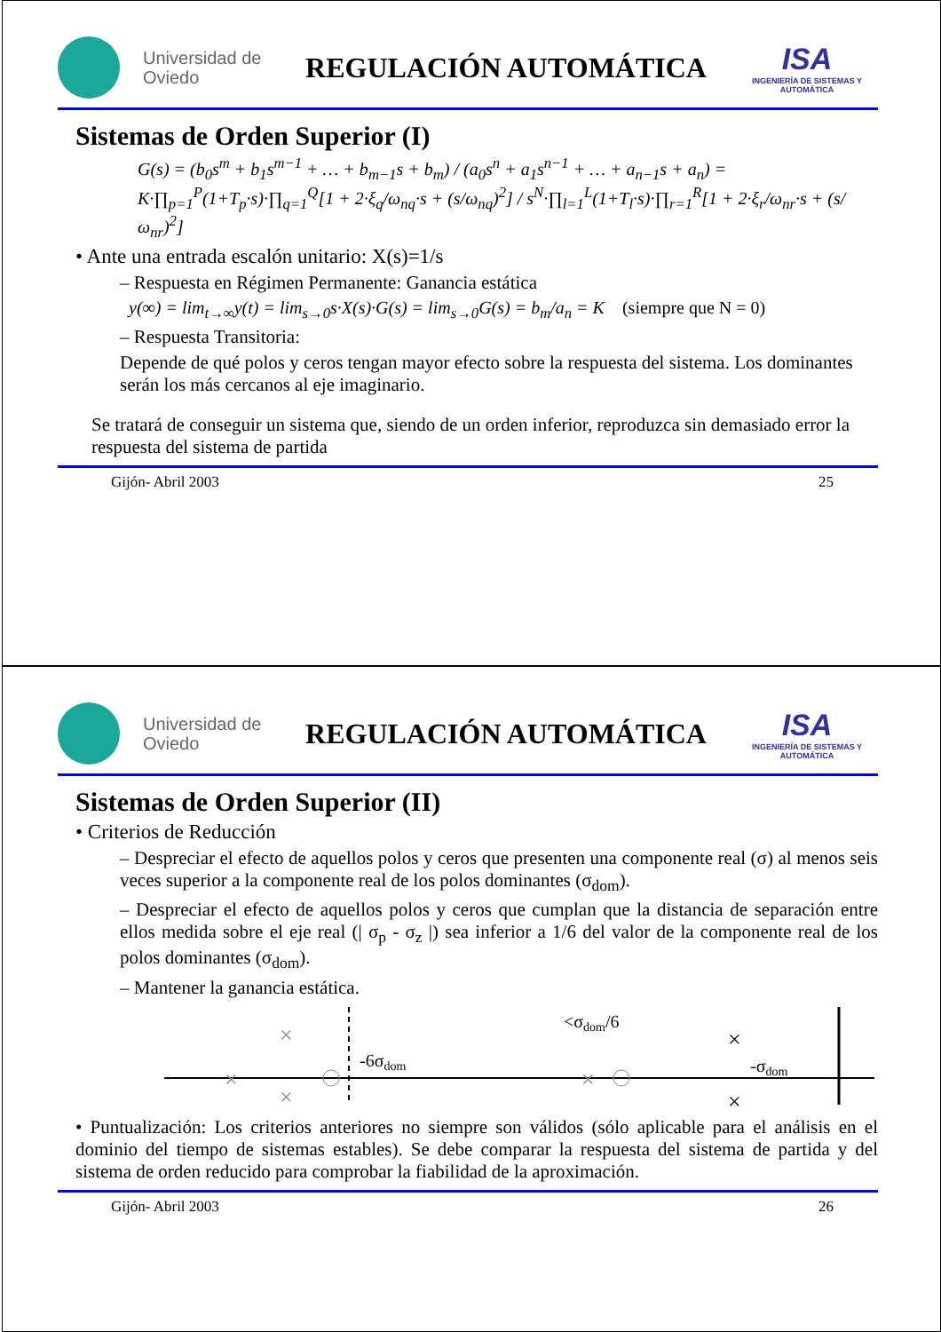Universidad de Oviedo
REGULACIÓN AUTOMÁTICA
ISA
INGENIERÍA DE SISTEMAS Y AUTOMÁTICA
Sistemas de Orden Superior (I)
G(s) = (b<sub>0</sub>s<sup>m</sup> + b<sub>1</sub>s<sup>m−1</sup> + … + b<sub>m−1</sub>s + b<sub>m</sub>) / (a<sub>0</sub>s<sup>n</sup> + a<sub>1</sub>s<sup>n−1</sup> + … + a<sub>n−1</sub>s + a<sub>n</sub>) = K·∏<sub>p=1</sub><sup>P</sup>(1+T<sub>p</sub>·s)·∏<sub>q=1</sub><sup>Q</sup>[1 + 2·ξ<sub>q</sub>/ω<sub>nq</sub>·s + (s/ω<sub>nq</sub>)<sup>2</sup>] / s<sup>N</sup>·∏<sub>l=1</sub><sup>L</sup>(1+T<sub>l</sub>·s)·∏<sub>r=1</sub><sup>R</sup>[1 + 2·ξ<sub>r</sub>/ω<sub>nr</sub>·s + (s/ω<sub>nr</sub>)<sup>2</sup>]
• Ante una entrada escalón unitario: X(s)=1/s
– Respuesta en Régimen Permanente: Ganancia estática
y(∞) = lim<sub>t→∞</sub>y(t) = lim<sub>s→0</sub>s·X(s)·G(s) = lim<sub>s→0</sub>G(s) = b<sub>m</sub>/a<sub>n</sub> = K (siempre que N = 0)
– Respuesta Transitoria:
Depende de qué polos y ceros tengan mayor efecto sobre la respuesta del sistema. Los dominantes serán los más cercanos al eje imaginario.
Se tratará de conseguir un sistema que, siendo de un orden inferior, reproduzca sin demasiado error la respuesta del sistema de partida
Gijón- Abril 2003 25
Universidad de Oviedo
REGULACIÓN AUTOMÁTICA
ISA
INGENIERÍA DE SISTEMAS Y AUTOMÁTICA
Sistemas de Orden Superior (II)
• Criterios de Reducción
– Despreciar el efecto de aquellos polos y ceros que presenten una componente real (σ) al menos seis veces superior a la componente real de los polos dominantes (σ<sub>dom</sub>).
– Despreciar el efecto de aquellos polos y ceros que cumplan que la distancia de separación entre ellos medida sobre el eje real (| σ<sub>p</sub> - σ<sub>z</sub> |) sea inferior a 1/6 del valor de la componente real de los polos dominantes (σ<sub>dom</sub>).
– Mantener la ganancia estática.
×
×
×
-6σdom
×
<σdom/6
×
×
-σdom
• Puntualización: Los criterios anteriores no siempre son válidos (sólo aplicable para el análisis en el dominio del tiempo de sistemas estables). Se debe comparar la respuesta del sistema de partida y del sistema de orden reducido para comprobar la fiabilidad de la aproximación.
Gijón- Abril 2003 26